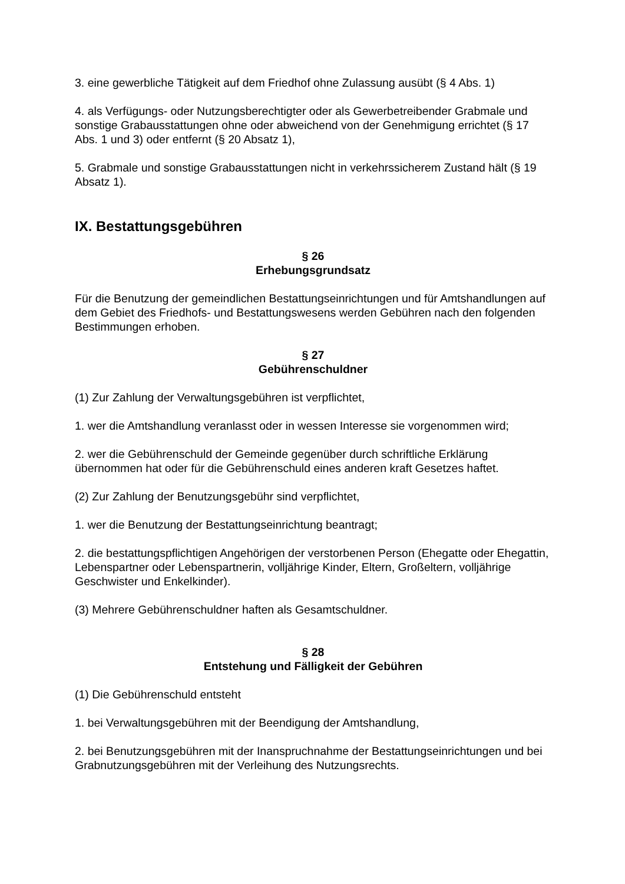3. eine gewerbliche Tätigkeit auf dem Friedhof ohne Zulassung ausübt (§ 4 Abs. 1)
4. als Verfügungs- oder Nutzungsberechtigter oder als Gewerbetreibender Grabmale und sonstige Grabausstattungen ohne oder abweichend von der Genehmigung errichtet (§ 17 Abs. 1 und 3) oder entfernt (§ 20 Absatz 1),
5. Grabmale und sonstige Grabausstattungen nicht in verkehrssicherem Zustand hält (§ 19 Absatz 1).
IX. Bestattungsgebühren
§ 26
Erhebungsgrundsatz
Für die Benutzung der gemeindlichen Bestattungseinrichtungen und für Amtshandlungen auf dem Gebiet des Friedhofs- und Bestattungswesens werden Gebühren nach den folgenden Bestimmungen erhoben.
§ 27
Gebührenschuldner
(1) Zur Zahlung der Verwaltungsgebühren ist verpflichtet,
1. wer die Amtshandlung veranlasst oder in wessen Interesse sie vorgenommen wird;
2. wer die Gebührenschuld der Gemeinde gegenüber durch schriftliche Erklärung übernommen hat oder für die Gebührenschuld eines anderen kraft Gesetzes haftet.
(2) Zur Zahlung der Benutzungsgebühr sind verpflichtet,
1. wer die Benutzung der Bestattungseinrichtung beantragt;
2. die bestattungspflichtigen Angehörigen der verstorbenen Person (Ehegatte oder Ehegattin, Lebenspartner oder Lebenspartnerin, volljährige Kinder, Eltern, Großeltern, volljährige Geschwister und Enkelkinder).
(3) Mehrere Gebührenschuldner haften als Gesamtschuldner.
§ 28
Entstehung und Fälligkeit der Gebühren
(1) Die Gebührenschuld entsteht
1. bei Verwaltungsgebühren mit der Beendigung der Amtshandlung,
2. bei Benutzungsgebühren mit der Inanspruchnahme der Bestattungseinrichtungen und bei Grabnutzungsgebühren mit der Verleihung des Nutzungsrechts.